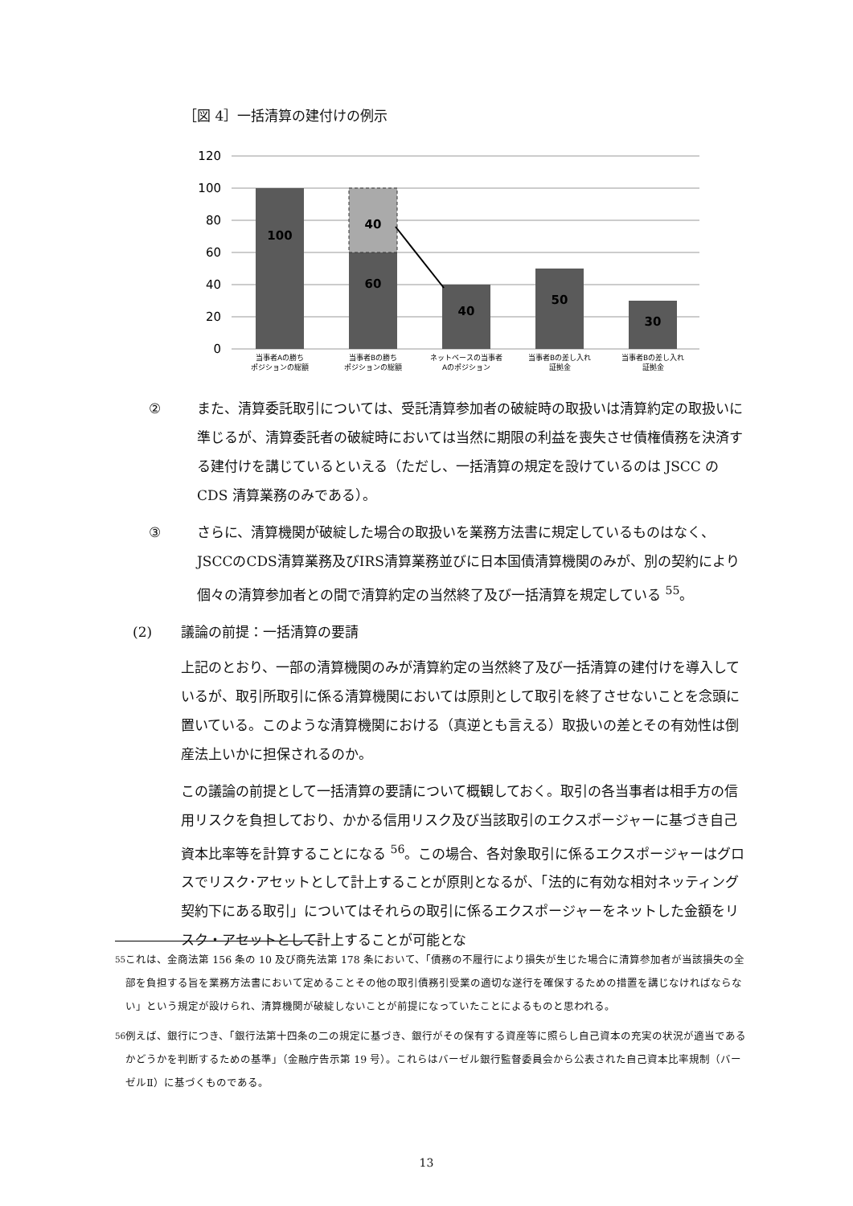［図 4］一括清算の建付けの例示
120
100
80
60
40
20
0
100
40
60
40
50
30
当事者Aの勝ち
ポジションの総額
当事者Bの勝ち
ポジションの総額
ネットベースの当事者
Aのポジション
当事者Bの差し入れ
証拠金
当事者Bの差し入れ
証拠金
② また、清算委託取引については、受託清算参加者の破綻時の取扱いは清算約定の取扱いに準じるが、清算委託者の破綻時においては当然に期限の利益を喪失させ債権債務を決済する建付けを講じているといえる（ただし、一括清算の規定を設けているのは JSCC の CDS 清算業務のみである）。
③ さらに、清算機関が破綻した場合の取扱いを業務方法書に規定しているものはなく、JSCCのCDS清算業務及びIRS清算業務並びに日本国債清算機関のみが、別の契約により個々の清算参加者との間で清算約定の当然終了及び一括清算を規定している <sup>55</sup>。
(2) 議論の前提：一括清算の要請
上記のとおり、一部の清算機関のみが清算約定の当然終了及び一括清算の建付けを導入しているが、取引所取引に係る清算機関においては原則として取引を終了させないことを念頭に置いている。このような清算機関における（真逆とも言える）取扱いの差とその有効性は倒産法上いかに担保されるのか。
この議論の前提として一括清算の要請について概観しておく。取引の各当事者は相手方の信用リスクを負担しており、かかる信用リスク及び当該取引のエクスポージャーに基づき自己資本比率等を計算することになる <sup>56</sup>。この場合、各対象取引に係るエクスポージャーはグロスでリスク･アセットとして計上することが原則となるが、「法的に有効な相対ネッティング契約下にある取引」についてはそれらの取引に係るエクスポージャーをネットした金額をリスク・アセットとして計上することが可能とな
<sup>55</sup> これは、金商法第 156 条の 10 及び商先法第 178 条において、「債務の不履行により損失が生じた場合に清算参加者が当該損失の全部を負担する旨を業務方法書において定めることその他の取引債務引受業の適切な遂行を確保するための措置を講じなければならない」という規定が設けられ、清算機関が破綻しないことが前提になっていたことによるものと思われる。
<sup>56</sup> 例えば、銀行につき、「銀行法第十四条の二の規定に基づき、銀行がその保有する資産等に照らし自己資本の充実の状況が適当であるかどうかを判断するための基準」（金融庁告示第 19 号）。これらはバーゼル銀行監督委員会から公表された自己資本比率規制（バーゼルⅡ）に基づくものである。
13